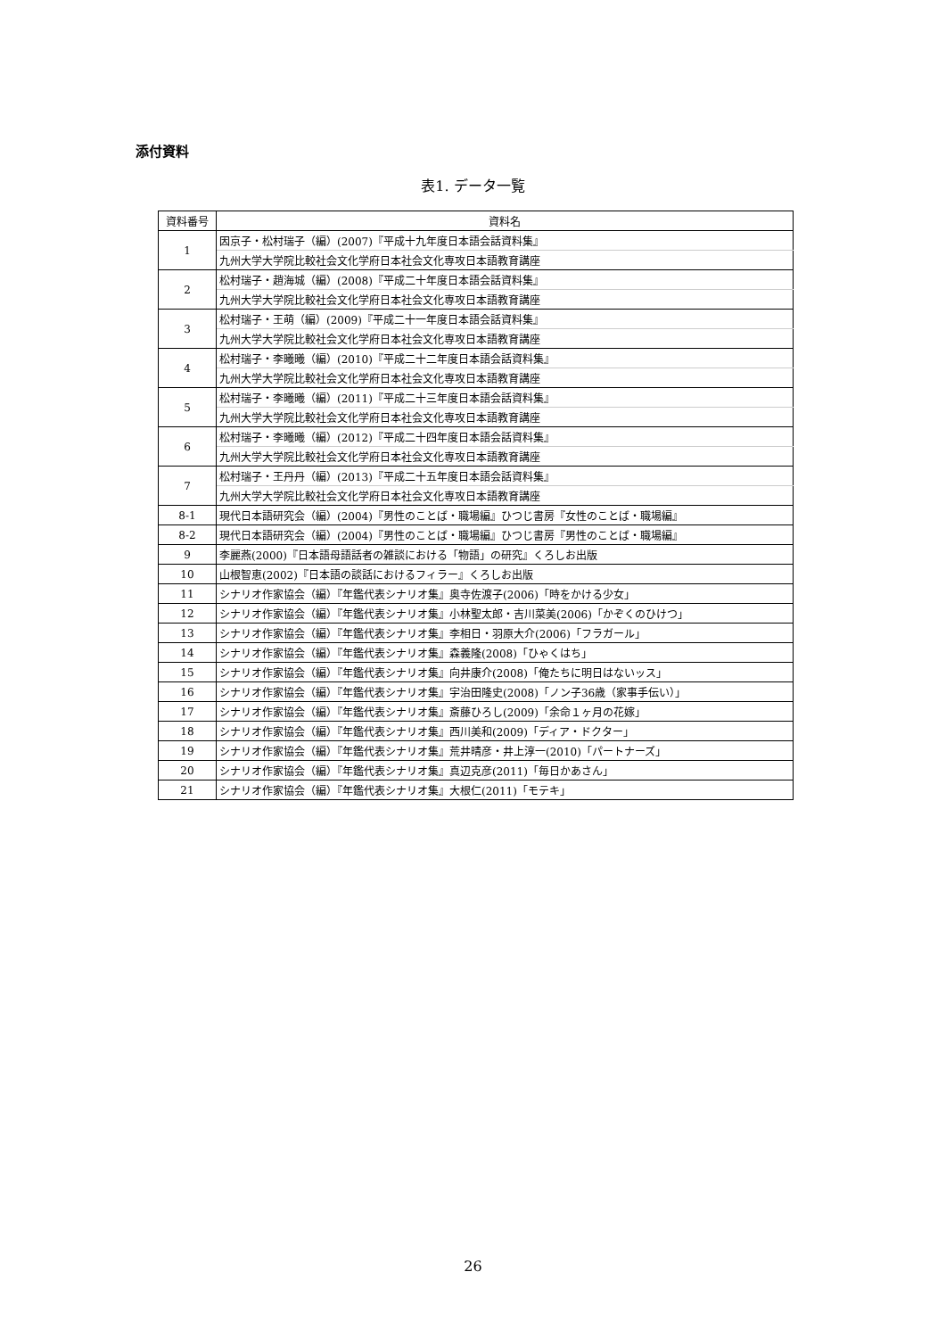添付資料
表1. データ一覧
| 資料番号 | 資料名 |
| --- | --- |
| 1 | 因京子・松村瑞子（編）(2007)『平成十九年度日本語会話資料集』 |
| | 九州大学大学院比較社会文化学府日本社会文化専攻日本語教育講座 |
| 2 | 松村瑞子・趙海城（編）(2008)『平成二十年度日本語会話資料集』 |
| | 九州大学大学院比較社会文化学府日本社会文化専攻日本語教育講座 |
| 3 | 松村瑞子・王萌（編）(2009)『平成二十一年度日本語会話資料集』 |
| | 九州大学大学院比較社会文化学府日本社会文化専攻日本語教育講座 |
| 4 | 松村瑞子・李曦曦（編）(2010)『平成二十二年度日本語会話資料集』 |
| | 九州大学大学院比較社会文化学府日本社会文化専攻日本語教育講座 |
| 5 | 松村瑞子・李曦曦（編）(2011)『平成二十三年度日本語会話資料集』 |
| | 九州大学大学院比較社会文化学府日本社会文化専攻日本語教育講座 |
| 6 | 松村瑞子・李曦曦（編）(2012)『平成二十四年度日本語会話資料集』 |
| | 九州大学大学院比較社会文化学府日本社会文化専攻日本語教育講座 |
| 7 | 松村瑞子・王丹丹（編）(2013)『平成二十五年度日本語会話資料集』 |
| | 九州大学大学院比較社会文化学府日本社会文化専攻日本語教育講座 |
| 8-1 | 現代日本語研究会（編）(2004)『男性のことば・職場編』ひつじ書房『女性のことば・職場編』 |
| 8-2 | 現代日本語研究会（編）(2004)『男性のことば・職場編』ひつじ書房『男性のことば・職場編』 |
| 9 | 李麗燕(2000)『日本語母語話者の雑談における「物語」の研究』くろしお出版 |
| 10 | 山根智恵(2002)『日本語の談話におけるフィラー』くろしお出版 |
| 11 | シナリオ作家協会（編）『年鑑代表シナリオ集』奥寺佐渡子(2006)「時をかける少女」 |
| 12 | シナリオ作家協会（編）『年鑑代表シナリオ集』小林聖太郎・吉川菜美(2006)「かぞくのひけつ」 |
| 13 | シナリオ作家協会（編）『年鑑代表シナリオ集』李相日・羽原大介(2006)「フラガール」 |
| 14 | シナリオ作家協会（編）『年鑑代表シナリオ集』森義隆(2008)「ひゃくはち」 |
| 15 | シナリオ作家協会（編）『年鑑代表シナリオ集』向井康介(2008)「俺たちに明日はないッス」 |
| 16 | シナリオ作家協会（編）『年鑑代表シナリオ集』宇治田隆史(2008)「ノン子36歳（家事手伝い）」 |
| 17 | シナリオ作家協会（編）『年鑑代表シナリオ集』斎藤ひろし(2009)「余命１ヶ月の花嫁」 |
| 18 | シナリオ作家協会（編）『年鑑代表シナリオ集』西川美和(2009)「ディア・ドクター」 |
| 19 | シナリオ作家協会（編）『年鑑代表シナリオ集』荒井晴彦・井上淳一(2010)「パートナーズ」 |
| 20 | シナリオ作家協会（編）『年鑑代表シナリオ集』真辺克彦(2011)「毎日かあさん」 |
| 21 | シナリオ作家協会（編）『年鑑代表シナリオ集』大根仁(2011)「モテキ」 |
26